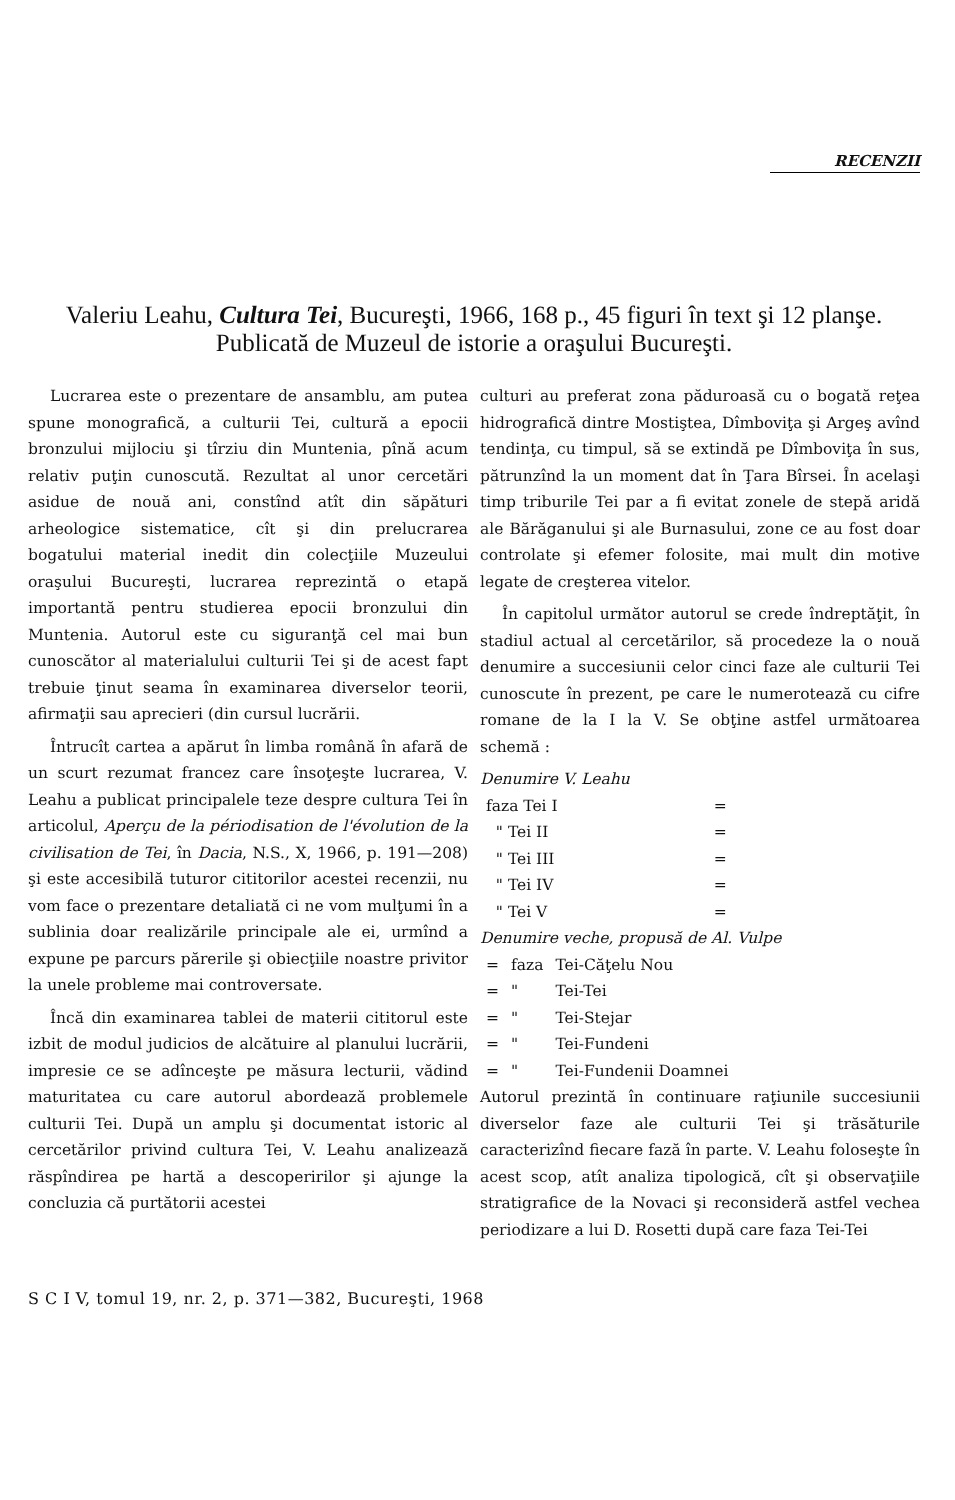RECENZII
Valeriu Leahu, Cultura Tei, Bucureşti, 1966, 168 p., 45 figuri în text şi 12 planşe. Publicată de Muzeul de istorie a oraşului Bucureşti.
Lucrarea este o prezentare de ansamblu, am putea spune monografică, a culturii Tei, cultură a epocii bronzului mijlociu şi tîrziu din Muntenia, pînă acum relativ puţin cunoscută. Rezultat al unor cercetări asidue de nouă ani, constînd atît din săpături arheologice sistematice, cît şi din prelucrarea bogatului material inedit din colecţiile Muzeului oraşului Bucureşti, lucrarea reprezintă o etapă importantă pentru studierea epocii bronzului din Muntenia. Autorul este cu siguranţă cel mai bun cunoscător al materialului culturii Tei şi de acest fapt trebuie ţinut seama în examinarea diverselor teorii, afirmaţii sau aprecieri (din cursul lucrării.
Întrucît cartea a apărut în limba română în afară de un scurt rezumat francez care însoţeşte lucrarea, V. Leahu a publicat principalele teze despre cultura Tei în articolul, Aperçu de la périodisation de l'évolution de la civilisation de Tei, în Dacia, N.S., X, 1966, p. 191—208) şi este accesibilă tuturor cititorilor acestei recenzii, nu vom face o prezentare detaliată ci ne vom mulţumi în a sublinia doar realizările principale ale ei, urmînd a expune pe parcurs părerile şi obiecţiile noastre privitor la unele probleme mai controversate.
Încă din examinarea tablei de materii cititorul este izbit de modul judicios de alcătuire al planului lucrării, impresie ce se adînceşte pe măsura lecturii, vădind maturitatea cu care autorul abordează problemele culturii Tei. După un amplu şi documentat istoric al cercetărilor privind cultura Tei, V. Leahu analizează răspîndirea pe hartă a descoperirilor şi ajunge la concluzia că purtătorii acestei
culturi au preferat zona păduroasă cu o bogată reţea hidrografică dintre Mostiştea, Dîmboviţa şi Argeş avînd tendinţa, cu timpul, să se extindă pe Dîmboviţa în sus, pătrunzînd la un moment dat în Ţara Bîrsei. În acelaşi timp triburile Tei par a fi evitat zonele de stepă aridă ale Bărăganului şi ale Burnasului, zone ce au fost doar controlate şi efemer folosite, mai mult din motive legate de creşterea vitelor.
În capitolul următor autorul se crede îndreptăţit, în stadiul actual al cercetărilor, să procedeze la o nouă denumire a succesiunii celor cinci faze ale culturii Tei cunoscute în prezent, pe care le numerotează cu cifre romane de la I la V. Se obţine astfel următoarea schemă :
Denumire V. Leahu
| faza Tei I | = |
| " Tei II | = |
| " Tei III | = |
| " Tei IV | = |
| " Tei V | = |
Denumire veche, propusă de Al. Vulpe
| = | faza | Tei-Căţelu Nou |
| = | " | Tei-Tei |
| = | " | Tei-Stejar |
| = | " | Tei-Fundeni |
| = | " | Tei-Fundenii Doamnei |
Autorul prezintă în continuare raţiunile succesiunii diverselor faze ale culturii Tei şi trăsăturile caracterizînd fiecare fază în parte. V. Leahu foloseşte în acest scop, atît analiza tipologică, cît şi observaţiile stratigrafice de la Novaci şi reconsideră astfel vechea periodizare a lui D. Rosetti după care faza Tei-Tei
S C I V, tomul 19, nr. 2, p. 371—382, Bucureşti, 1968